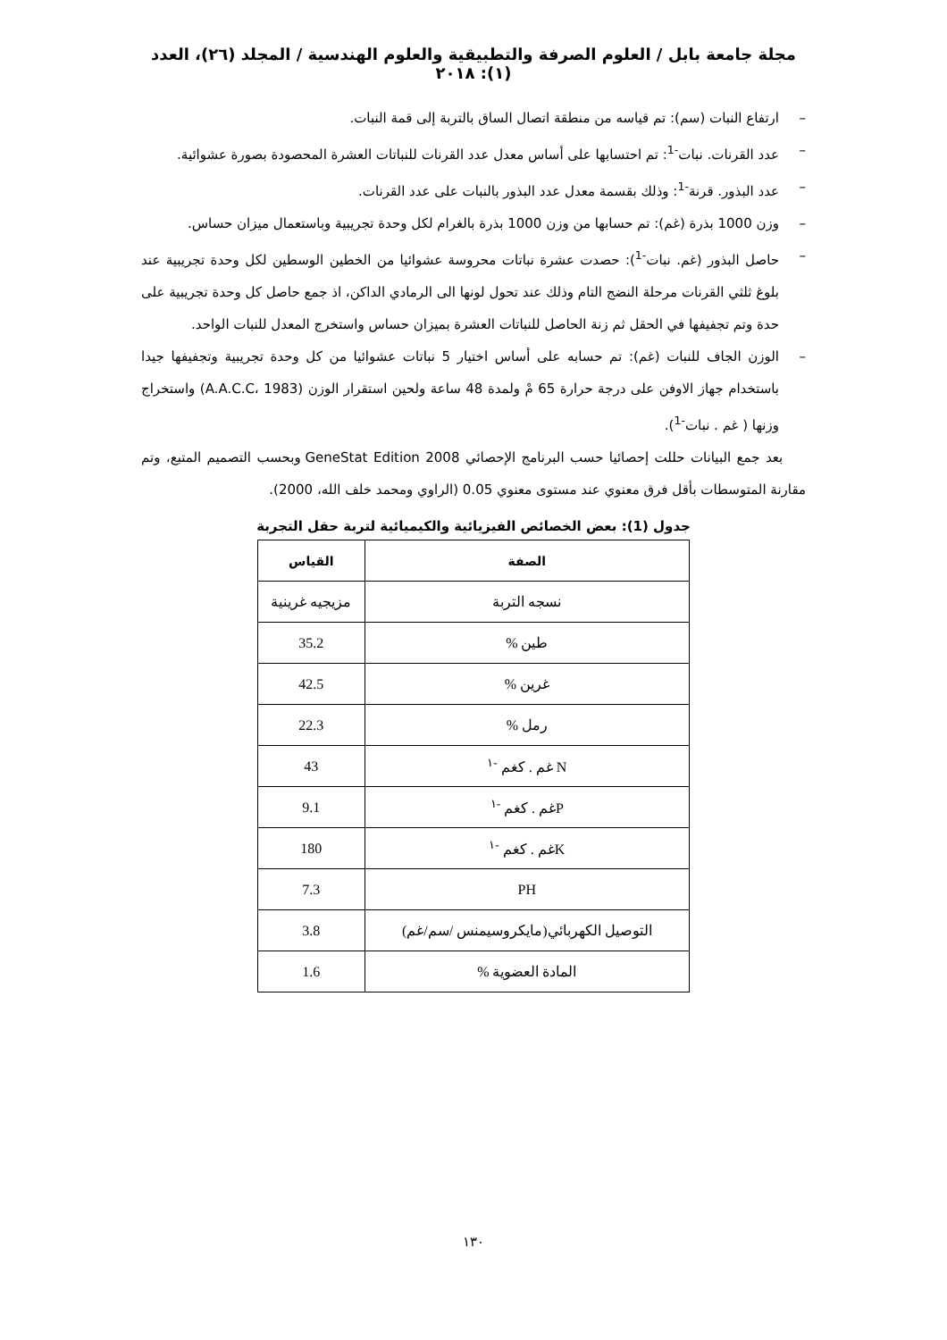مجلة جامعة بابل / العلوم الصرفة والتطبيقية والعلوم الهندسية / المجلد (٢٦)، العدد (١): ٢٠١٨
– ارتفاع النبات (سم): تم قياسه من منطقة اتصال الساق بالتربة إلى قمة النبات.
– عدد القرنات. نبات<sup>-1</sup>: تم احتسابها على أساس معدل عدد القرنات للنباتات العشرة المحصودة بصورة عشوائية.
– عدد البذور. قرنة<sup>-1</sup>: وذلك بقسمة معدل عدد البذور بالنبات على عدد القرنات.
– وزن 1000 بذرة (غم): تم حسابها من وزن 1000 بذرة بالغرام لكل وحدة تجريبية وباستعمال ميزان حساس.
– حاصل البذور (غم. نبات<sup>-1</sup>): حصدت عشرة نباتات محروسة عشوائيا من الخطين الوسطين لكل وحدة تجريبية عند بلوغ ثلثي القرنات مرحلة النضج التام وذلك عند تحول لونها الى الرمادي الداكن، اذ جمع حاصل كل وحدة تجريبية على حدة وتم تجفيفها في الحقل ثم زنة الحاصل للنباتات العشرة بميزان حساس واستخرج المعدل للنبات الواحد.
– الوزن الجاف للنبات (غم): تم حسابه على أساس اختيار 5 نباتات عشوائيا من كل وحدة تجريبية وتجفيفها جيدا باستخدام جهاز الاوفن على درجة حرارة 65 مْ ولمدة 48 ساعة ولحين استقرار الوزن (A.A.C.C، 1983) واستخراج وزنها ( غم . نبات<sup>-1</sup>).
بعد جمع البيانات حللت إحصائيا حسب البرنامج الإحصائي GeneStat Edition 2008 وبحسب التصميم المتبع، وتم مقارنة المتوسطات بأقل فرق معنوي عند مستوى معنوي 0.05 (الراوي ومحمد خلف الله، 2000).
جدول (1): بعض الخصائص الفيزيائية والكيميائية لتربة حقل التجربة
| الصفة | القياس |
| --- | --- |
| نسجه التربة | مزيجيه غرينية |
| طين % | 35.2 |
| غرين % | 42.5 |
| رمل % | 22.3 |
| N غم . كغم <sup>-١</sup> | 43 |
| Pغم . كغم <sup>-١</sup> | 9.1 |
| Kغم . كغم <sup>-١</sup> | 180 |
| PH | 7.3 |
| التوصيل الكهربائي(مايكروسيمنس /سم/غم) | 3.8 |
| المادة العضوية % | 1.6 |
١٣٠